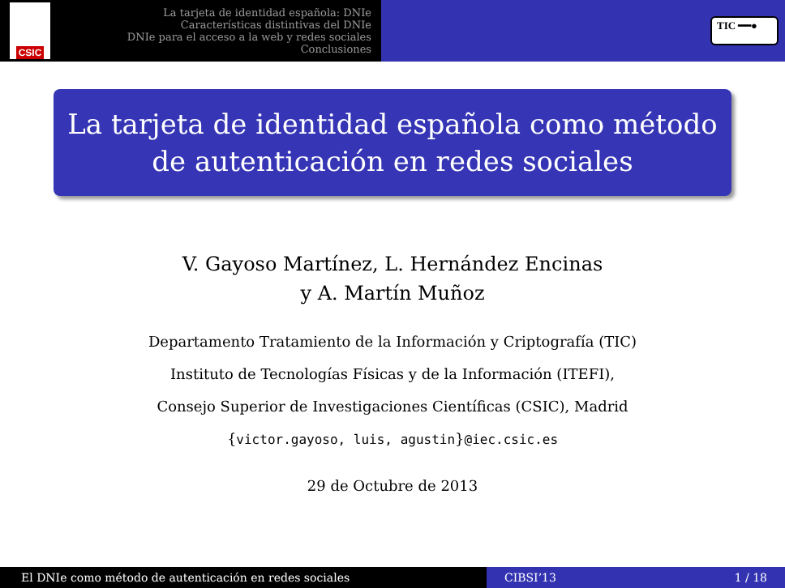CSIC
La tarjeta de identidad española: DNIe
Características distintivas del DNIe
DNIe para el acceso a la web y redes sociales
Conclusiones
TIC ━━●
La tarjeta de identidad española como método de autenticación en redes sociales
V. Gayoso Martínez, L. Hernández Encinas
y A. Martín Muñoz
Departamento Tratamiento de la Información y Criptografía (TIC)
Instituto de Tecnologías Físicas y de la Información (ITEFI),
Consejo Superior de Investigaciones Científicas (CSIC), Madrid
{victor.gayoso, luis, agustin}@iec.csic.es
29 de Octubre de 2013
El DNIe como método de autenticación en redes sociales CIBSI’13 1 / 18